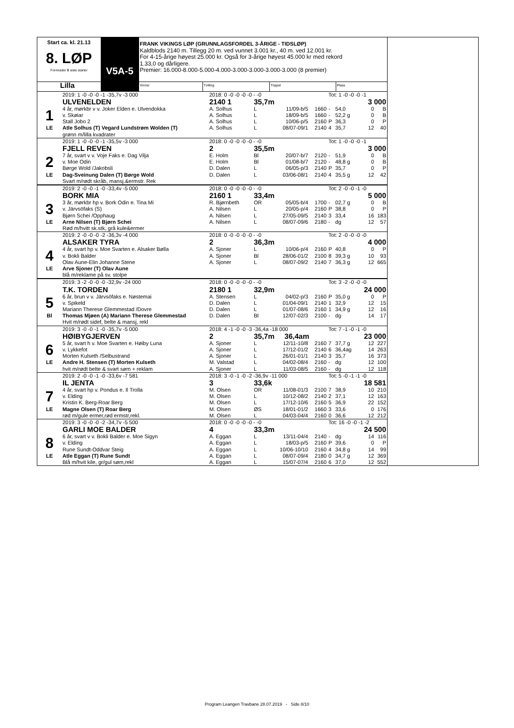| Start ca. kl. 21.13 8. LØP Formrader 5 siste starter | V5A-5 | FRANK VIKINGS LØP (GRUNNLAGSFORDEL 3-ÅRIGE - TIDSLØP) Kaldblods 2140 m. Tillegg 20 m. ved vunnet 3.001 kr., 40 m. ved 12.001 kr. For 4-15-årige høyest 25.000 kr. Også for 3-årige høyest 45.000 kr med rekord 1.33,0 og dårligere. Premier: 16.000-8.000-5.000-4.000-3.000-3.000-3.000-3.000 (8 premier) | | | |
| Lilla | | Vinner | Tvilling | Trippel | Plass |
| | 2019: 1 -0 -0 -0 -1 -35,7v -3 000 | 2018: 0 -0 -0 -0 -0 - -0 | | | | Tot: 1 -0 -0 -0 -1 | | | |
| | ULVENELDEN | 2140 1 | 35,7m | | | 3 000 | | | |
| 1 | 4 år, mørkbr v v. Joker Elden e. Ulvendokka | A. Solhus | L | 11/09-b/5 | 1660 | - | 54,0 | 0 | B |
| | v. Skøiar | A. Solhus | L | 18/09-b/5 | 1660 | - | 52,2 g | 0 | B |
| | Stall Jobo 2 | A. Solhus | L | 10/06-p/5 | 2160 | P | 36,3 | 0 | P |
| LE | Atle Solhus (T) Vegard Lundstrøm Wolden (T) | A. Solhus | L | 08/07-09/1 | 2140 | 4 | 35,7 | 12 | 40 |
| | grønn m/lilla kvadrater | | | | | | | | |
| | 2019: 1 -0 -0 -0 -1 -35,5v -3 000 | 2018: 0 -0 -0 -0 -0 - -0 | | | | Tot: 1 -0 -0 -0 -1 | | | |
| | FJELL REVEN | 2 | 35,5m | | | 3 000 | | | |
| 2 | 7 år, svart v v. Voje Faks e. Dag Vilja | E. Holm | Bl | 20/07-b/7 | 2120 | - | 51,9 | 0 | B |
| | v. Moe Odin | E. Holm | Bl | 01/08-b/7 | 2120 | - | 48,8 g | 0 | B |
| | Børge Wold /Jakobsli | D. Dalen | L | 06/05-p/3 | 2140 | P | 35,7 | 0 | P |
| LE | Dag-Sveinung Dalen (T) Børge Wold | D. Dalen | L | 03/06-08/1 | 2140 | 4 | 35,5 g | 12 | 42 |
| | Svart m/rødt skråb, mansj.&ermstr. Rek | | | | | | | | |
| | 2019: 2 -0 -0 -1 -0 -33,4v -5 000 | 2018: 0 -0 -0 -0 -0 - -0 | | | | Tot: 2 -0 -0 -1 -0 | | | |
| | BORK MIA | 2160 1 | 33,4m | | | 5 000 | | | |
| 3 | 3 år, mørkbr hp v. Bork Odin e. Tina Mi | R. Bjørnbeth | OR | 05/05-b/4 | 1700 | - | 02,7 g | 0 | B |
| | v. Järvsöfaks (S) | A. Nilsen | L | 20/05-p/4 | 2160 | P | 38,8 | 0 | P |
| | Bjørn Schei /Opphaug | A. Nilsen | L | 27/05-09/5 | 2140 | 3 | 33,4 | 16 | 183 |
| LE | Arne Nilsen (T) Bjørn Schei | A. Nilsen | L | 08/07-09/6 | 2180 | - | dg | 12 | 57 |
| | Rød m/hvitt sk.stk, grå kule&ermer | | | | | | | | |
| | 2019: 2 -0 -0 -0 -2 -36,3v -4 000 | 2018: 0 -0 -0 -0 -0 - -0 | | | | Tot: 2 -0 -0 -0 -0 | | | |
| | ALSAKER TYRA | 2 | 36,3m | | | 4 000 | | | |
| 4 | 4 år, svart hp v. Moe Svarten e. Alsaker Bølla | A. Sjoner | L | 10/06-p/4 | 2160 | P | 40,8 | 0 | P |
| | v. Bokli Balder | A. Sjoner | Bl | 28/06-01/2 | 2100 | 8 | 39,3 g | 10 | 93 |
| | Olav Aune-Elin Johanne Stene | A. Sjoner | L | 08/07-09/2 | 2140 | 7 | 36,3 g | 12 | 665 |
| LE | Arve Sjoner (T) Olav Aune | | | | | | | | |
| | blå m/reklame på sv. stolpe | | | | | | | | |
| | 2019: 3 -2 -0 -0 -0 -32,9v -24 000 | 2018: 0 -0 -0 -0 -0 - -0 | | | | Tot: 3 -2 -0 -0 -0 | | | |
| | T.K. TORDEN | 2180 1 | 32,9m | | | 24 000 | | | |
| 5 | 6 år, brun v v. Järvsöfaks e. Nøstemai | A. Stensen | L | 04/02-p/3 | 2160 | P | 35,0 g | 0 | P |
| | v. Spikeld | D. Dalen | L | 01/04-09/1 | 2140 | 1 | 32,9 | 12 | 15 |
| | Mariann Therese Glemmestad /Dovre | D. Dalen | L | 01/07-08/6 | 2160 | 1 | 34,9 g | 12 | 16 |
| Bl | Thomas Mjøen (A) Mariann Therese Glemmestad | D. Dalen | Bl | 12/07-02/3 | 2100 | - | dg | 14 | 17 |
| | Hvit m/rødt sidef, belte & mansj, rekl | | | | | | | | |
| | 2019: 3 -0 -0 -1 -0 -35,7v -5 000 | 2018: 4 -1 -0 -0 -3 -36,4a -18 000 | | | | Tot: 7 -1 -0 -1 -0 | | | |
| | HØIBYGJERVEN | 2 | 35,7m 36,4am | | | 23 000 | | | |
| 6 | 5 år, svart h v. Moe Svarten e. Høiby Luna | A. Sjoner | L | 12/11-10/8 | 2160 | 7 | 37,7 g | 12 | 227 |
| | v. Lykkefot | A. Sjoner | L | 17/12-01/2 | 2140 | 6 | 36,4ag | 14 | 263 |
| | Morten Kulseth /Selbustrand | A. Sjoner | L | 26/01-01/1 | 2140 | 3 | 35,7 | 16 | 373 |
| LE | Andre H. Stensen (T) Morten Kulseth | M. Valstad | L | 04/02-08/4 | 2160 | - | dg | 12 | 100 |
| | hvit m/rødt belte & svart søm + reklam | A. Sjoner | L | 11/03-08/5 | 2160 | - | dg | 12 | 118 |
| | 2019: 2 -0 -0 -1 -0 -33,6v -7 581 | 2018: 3 -0 -1 -0 -2 -36,9v -11 000 | | | | Tot: 5 -0 -1 -1 -0 | | | |
| | IL JENTA | 3 | 33,6k | | | 18 581 | | | |
| 7 | 4 år, svart hp v. Pondus e. Il Trolla | M. Olsen | OR | 11/08-01/3 | 2100 | 7 | 38,9 | 10 | 210 |
| | v. Elding | M. Olsen | L | 10/12-08/2 | 2140 | 2 | 37,1 | 12 | 163 |
| | Kristin K. Berg-Roar Berg | M. Olsen | L | 17/12-10/6 | 2160 | 5 | 36,9 | 22 | 152 |
| LE | Magne Olsen (T) Roar Berg | M. Olsen | ØS | 18/01-01/2 | 1660 | 3 | 33,6 | 0 | 176 |
| | rød m/gule ermer,rød ermstr,rekl. | M. Olsen | L | 04/03-04/4 | 2160 | 0 | 36,6 | 12 | 212 |
| | 2019: 3 -0 -0 -0 -2 -34,7v -5 500 | 2018: 0 -0 -0 -0 -0 - -0 | | | | Tot: 16 -0 -0 -1 -2 | | | |
| | GARLI MOE BALDER | 4 | 33,3m | | | 24 500 | | | |
| 8 | 6 år, svart v v. Bokli Balder e. Moe Sigyn | A. Eggan | L | 13/11-04/4 | 2140 | - | dg | 14 | 116 |
| | v. Elding | A. Eggan | L | 18/03-p/5 | 2160 | P | 39,6 | 0 | P |
| | Rune Sundt-Oddvar Steig | A. Eggan | L | 10/06-10/10 | 2160 | 4 | 34,8 g | 14 | 99 |
| LE | Atle Eggan (T) Rune Sundt | A. Eggan | L | 08/07-09/4 | 2180 | 0 | 34,7 g | 12 | 369 |
| | Blå m/hvit kile, gr/gul søm,rekl | A. Eggan | L | 15/07-07/4 | 2160 | 6 | 37,0 | 12 | 552 |
Program Leangen Travbane 28.07.2019 - Side 8/10